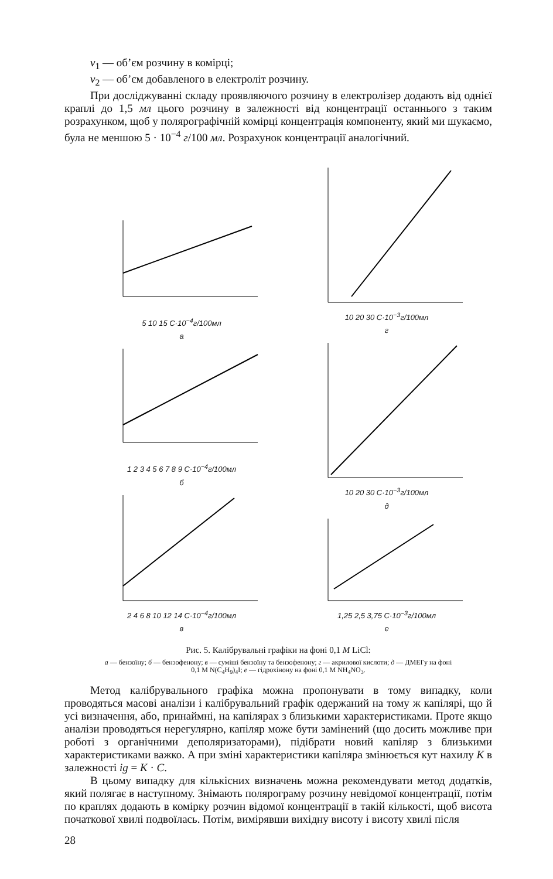v<sub>1</sub> — об’єм розчину в комірці;
v<sub>2</sub> — об’єм добавленого в електроліт розчину.
При досліджуванні складу проявляючого розчину в електролізер додають від однієї краплі до 1,5 мл цього розчину в залежності від концентрації останнього з таким розрахунком, щоб у полярографічній комірці концентрація компоненту, який ми шукаємо, була не меншою 5 · 10<sup>−4</sup> г/100 мл. Розрахунок концентрації аналогічний.
5 10 15 C·10<sup>−4</sup>г/100мл
а
1 2 3 4 5 6 7 8 9 C·10<sup>−4</sup>г/100мл
б
2 4 6 8 10 12 14 C·10<sup>−4</sup>г/100мл
в
10 20 30 C·10<sup>−3</sup>г/100мл
г
10 20 30 C·10<sup>−3</sup>г/100мл
д
1,25 2,5 3,75 C·10<sup>−3</sup>г/100мл
е
Рис. 5. Калібрувальні графіки на фоні 0,1 М LiCl:
а — бензоїну; б — бензофенону; в — суміші бензоїну та бензофенону; г — акрилової кислоти; д — ДМЕГу на фоні 0,1 М N(C<sub>4</sub>H<sub>9</sub>)<sub>4</sub>I; е — гідрохінону на фоні 0,1 М NH<sub>4</sub>NO<sub>3</sub>.
Метод калібрувального графіка можна пропонувати в тому випадку, коли проводяться масові аналізи і калібрувальний графік одержаний на тому ж капілярі, що й усі визначення, або, принаймні, на капілярах з близькими характеристиками. Проте якщо аналізи проводяться нерегулярно, капіляр може бути замінений (що досить можливе при роботі з органічними деполяризаторами), підібрати новий капіляр з близькими характеристиками важко. А при зміні характеристики капіляра змінюється кут нахилу K в залежності ig = K · C.
В цьому випадку для кількісних визначень можна рекомендувати метод додатків, який полягає в наступному. Знімають полярограму розчину невідомої концентрації, потім по краплях додають в комірку розчин відомої концентрації в такій кількості, щоб висота початкової хвилі подвоїлась. Потім, вимірявши вихідну висоту і висоту хвилі після
28